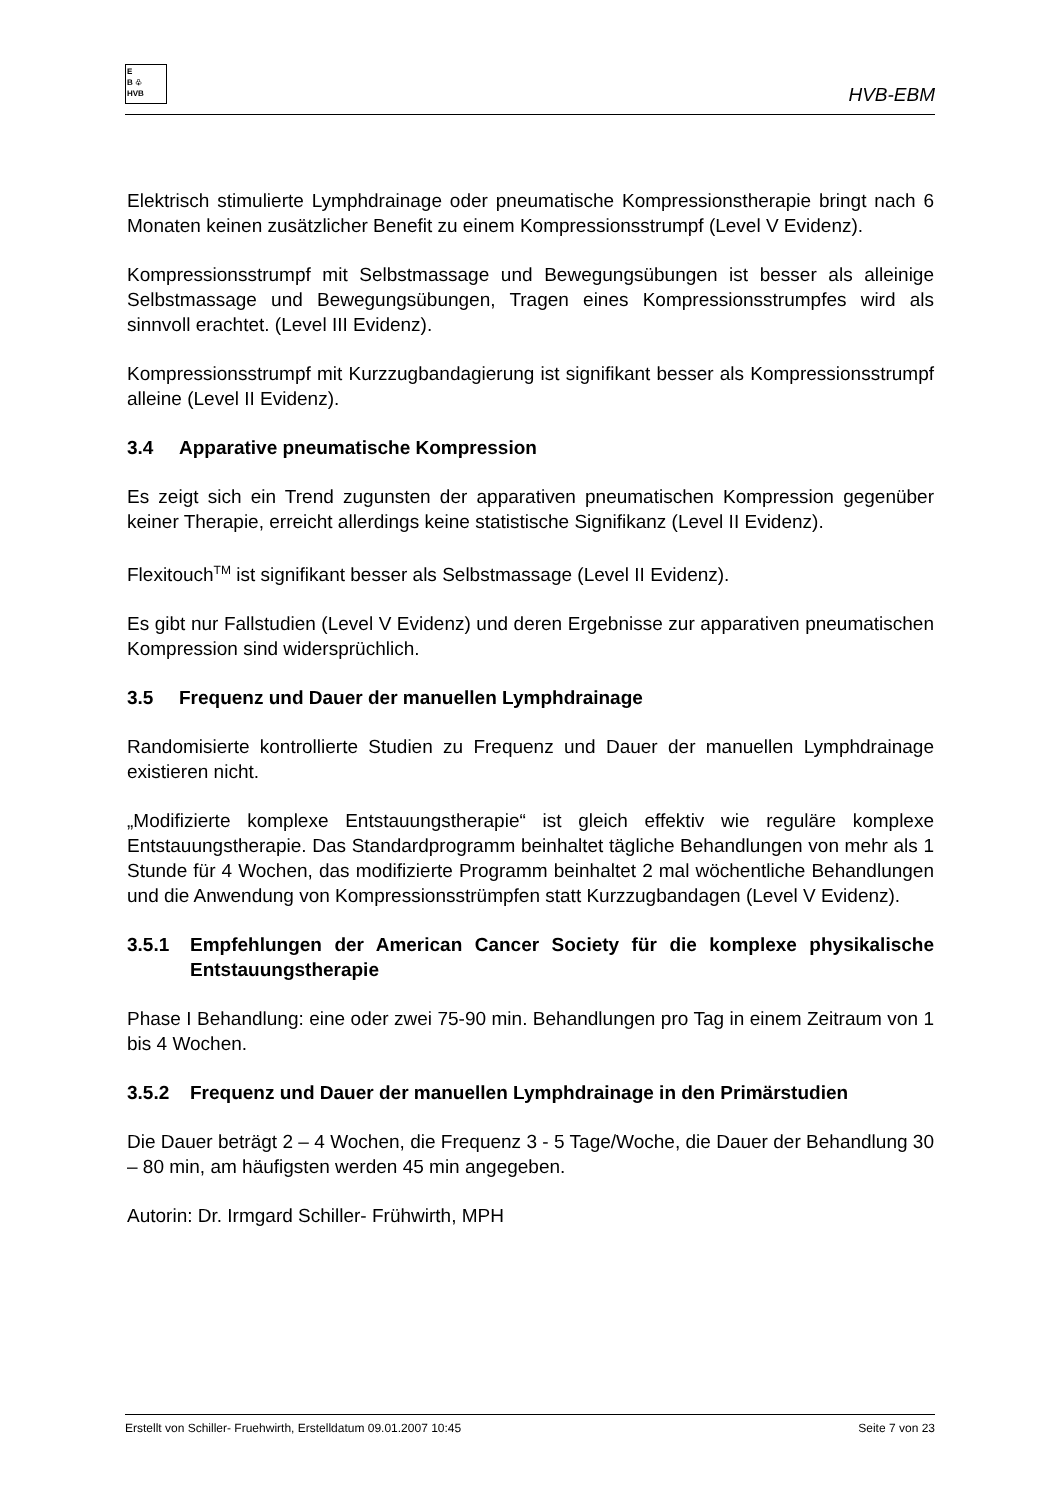E
B ♧
HVB
HVB-EBM
Elektrisch stimulierte Lymphdrainage oder pneumatische Kompressionstherapie bringt nach 6 Monaten keinen zusätzlicher Benefit zu einem Kompressionsstrumpf (Level V Evidenz).
Kompressionsstrumpf mit Selbstmassage und Bewegungsübungen ist besser als alleinige Selbstmassage und Bewegungsübungen, Tragen eines Kompressionsstrumpfes wird als sinnvoll erachtet. (Level III Evidenz).
Kompressionsstrumpf mit Kurzzugbandagierung ist signifikant besser als Kompressionsstrumpf alleine (Level II Evidenz).
3.4 Apparative pneumatische Kompression
Es zeigt sich ein Trend zugunsten der apparativen pneumatischen Kompression gegenüber keiner Therapie, erreicht allerdings keine statistische Signifikanz (Level II Evidenz).
Flexitouch<sup>TM</sup> ist signifikant besser als Selbstmassage (Level II Evidenz).
Es gibt nur Fallstudien (Level V Evidenz) und deren Ergebnisse zur apparativen pneumatischen Kompression sind widersprüchlich.
3.5 Frequenz und Dauer der manuellen Lymphdrainage
Randomisierte kontrollierte Studien zu Frequenz und Dauer der manuellen Lymphdrainage existieren nicht.
„Modifizierte komplexe Entstauungstherapie“ ist gleich effektiv wie reguläre komplexe Entstauungstherapie. Das Standardprogramm beinhaltet tägliche Behandlungen von mehr als 1 Stunde für 4 Wochen, das modifizierte Programm beinhaltet 2 mal wöchentliche Behandlungen und die Anwendung von Kompressionsstrümpfen statt Kurzzugbandagen (Level V Evidenz).
3.5.1 Empfehlungen der American Cancer Society für die komplexe physikalische Entstauungstherapie
Phase I Behandlung: eine oder zwei 75-90 min. Behandlungen pro Tag in einem Zeitraum von 1 bis 4 Wochen.
3.5.2 Frequenz und Dauer der manuellen Lymphdrainage in den Primärstudien
Die Dauer beträgt 2 – 4 Wochen, die Frequenz 3 - 5 Tage/Woche, die Dauer der Behandlung 30 – 80 min, am häufigsten werden 45 min angegeben.
Autorin: Dr. Irmgard Schiller- Frühwirth, MPH
Erstellt von Schiller- Fruehwirth, Erstelldatum 09.01.2007 10:45 Seite 7 von 23